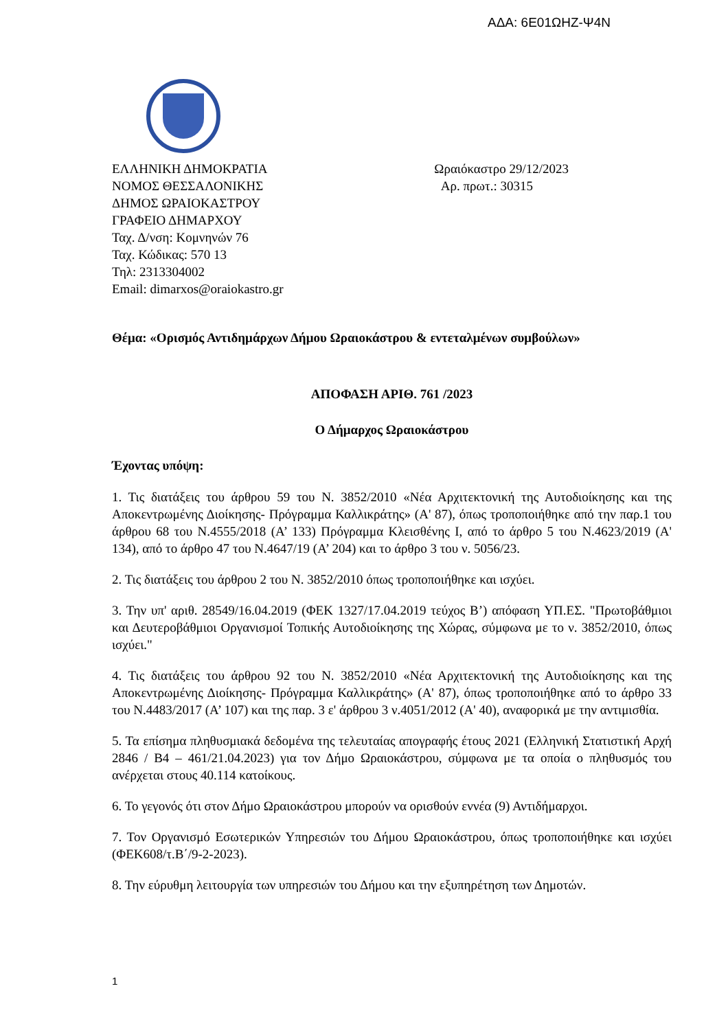ΑΔΑ: 6Ε01ΩΗΖ-Ψ4Ν
ΕΛΛΗΝΙΚΗ ΔΗΜΟΚΡΑΤΙΑ
ΝΟΜΟΣ ΘΕΣΣΑΛΟΝΙΚΗΣ
ΔΗΜΟΣ ΩΡΑΙΟΚΑΣΤΡΟΥ
ΓΡΑΦΕΙΟ ΔΗΜΑΡΧΟΥ
Ταχ. Δ/νση: Κομνηνών 76
Ταχ. Κώδικας: 570 13
Τηλ: 2313304002
Email: dimarxos@oraiokastro.gr
Ωραιόκαστρο 29/12/2023
Αρ. πρωτ.: 30315
Θέμα: «Ορισμός Αντιδημάρχων Δήμου Ωραιοκάστρου & εντεταλμένων συμβούλων»
ΑΠΟΦΑΣΗ ΑΡΙΘ. 761 /2023
Ο Δήμαρχος Ωραιοκάστρου
Έχοντας υπόψη:
1. Τις διατάξεις του άρθρου 59 του Ν. 3852/2010 «Νέα Αρχιτεκτονική της Αυτοδιοίκησης και της Αποκεντρωμένης Διοίκησης- Πρόγραμμα Καλλικράτης» (Α' 87), όπως τροποποιήθηκε από την παρ.1 του άρθρου 68 του Ν.4555/2018 (Α’ 133) Πρόγραμμα Κλεισθένης Ι, από το άρθρο 5 του Ν.4623/2019 (Α' 134), από το άρθρο 47 του Ν.4647/19 (Α’ 204) και το άρθρο 3 του ν. 5056/23.
2. Τις διατάξεις του άρθρου 2 του Ν. 3852/2010 όπως τροποποιήθηκε και ισχύει.
3. Την υπ' αριθ. 28549/16.04.2019 (ΦΕΚ 1327/17.04.2019 τεύχος Β’) απόφαση ΥΠ.ΕΣ. "Πρωτοβάθμιοι και Δευτεροβάθμιοι Οργανισμοί Τοπικής Αυτοδιοίκησης της Χώρας, σύμφωνα με το ν. 3852/2010, όπως ισχύει."
4. Τις διατάξεις του άρθρου 92 του Ν. 3852/2010 «Νέα Αρχιτεκτονική της Αυτοδιοίκησης και της Αποκεντρωμένης Διοίκησης- Πρόγραμμα Καλλικράτης» (Α' 87), όπως τροποποιήθηκε από το άρθρο 33 του Ν.4483/2017 (Α’ 107) και της παρ. 3 ε' άρθρου 3 ν.4051/2012 (Α' 40), αναφορικά με την αντιμισθία.
5. Τα επίσημα πληθυσμιακά δεδομένα της τελευταίας απογραφής έτους 2021 (Ελληνική Στατιστική Αρχή 2846 / Β4 – 461/21.04.2023) για τον Δήμο Ωραιοκάστρου, σύμφωνα με τα οποία ο πληθυσμός του ανέρχεται στους 40.114 κατοίκους.
6. Το γεγονός ότι στον Δήμο Ωραιοκάστρου μπορούν να ορισθούν εννέα (9) Αντιδήμαρχοι.
7. Τον Οργανισμό Εσωτερικών Υπηρεσιών του Δήμου Ωραιοκάστρου, όπως τροποποιήθηκε και ισχύει (ΦΕΚ608/τ.Β΄/9-2-2023).
8. Την εύρυθμη λειτουργία των υπηρεσιών του Δήμου και την εξυπηρέτηση των Δημοτών.
1